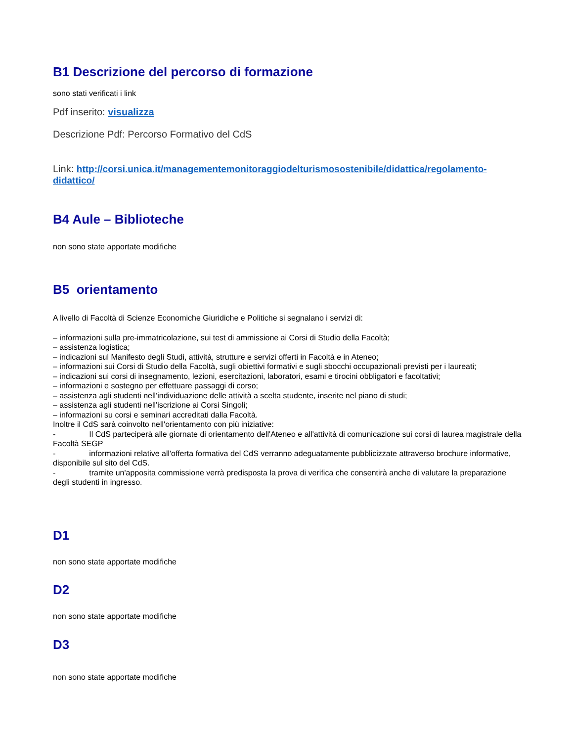B1 Descrizione del percorso di formazione
sono stati verificati i link
Pdf inserito: visualizza
Descrizione Pdf: Percorso Formativo del CdS
Link: http://corsi.unica.it/managementemonitoraggiodelturismosostenibile/didattica/regolamento-didattico/
B4 Aule – Biblioteche
non sono state apportate modifiche
B5 orientamento
A livello di Facoltà di Scienze Economiche Giuridiche e Politiche si segnalano i servizi di:
– informazioni sulla pre-immatricolazione, sui test di ammissione ai Corsi di Studio della Facoltà;
– assistenza logistica;
– indicazioni sul Manifesto degli Studi, attività, strutture e servizi offerti in Facoltà e in Ateneo;
– informazioni sui Corsi di Studio della Facoltà, sugli obiettivi formativi e sugli sbocchi occupazionali previsti per i laureati;
– indicazioni sui corsi di insegnamento, lezioni, esercitazioni, laboratori, esami e tirocini obbligatori e facoltativi;
– informazioni e sostegno per effettuare passaggi di corso;
– assistenza agli studenti nell'individuazione delle attività a scelta studente, inserite nel piano di studi;
– assistenza agli studenti nell'iscrizione ai Corsi Singoli;
– informazioni su corsi e seminari accreditati dalla Facoltà.
Inoltre il CdS sarà coinvolto nell'orientamento con più iniziative:
- Il CdS parteciperà alle giornate di orientamento dell'Ateneo e all'attività di comunicazione sui corsi di laurea magistrale della Facoltà SEGP
- informazioni relative all'offerta formativa del CdS verranno adeguatamente pubblicizzate attraverso brochure informative, disponibile sul sito del CdS.
- tramite un'apposita commissione verrà predisposta la prova di verifica che consentirà anche di valutare la preparazione degli studenti in ingresso.
D1
non sono state apportate modifiche
D2
non sono state apportate modifiche
D3
non sono state apportate modifiche